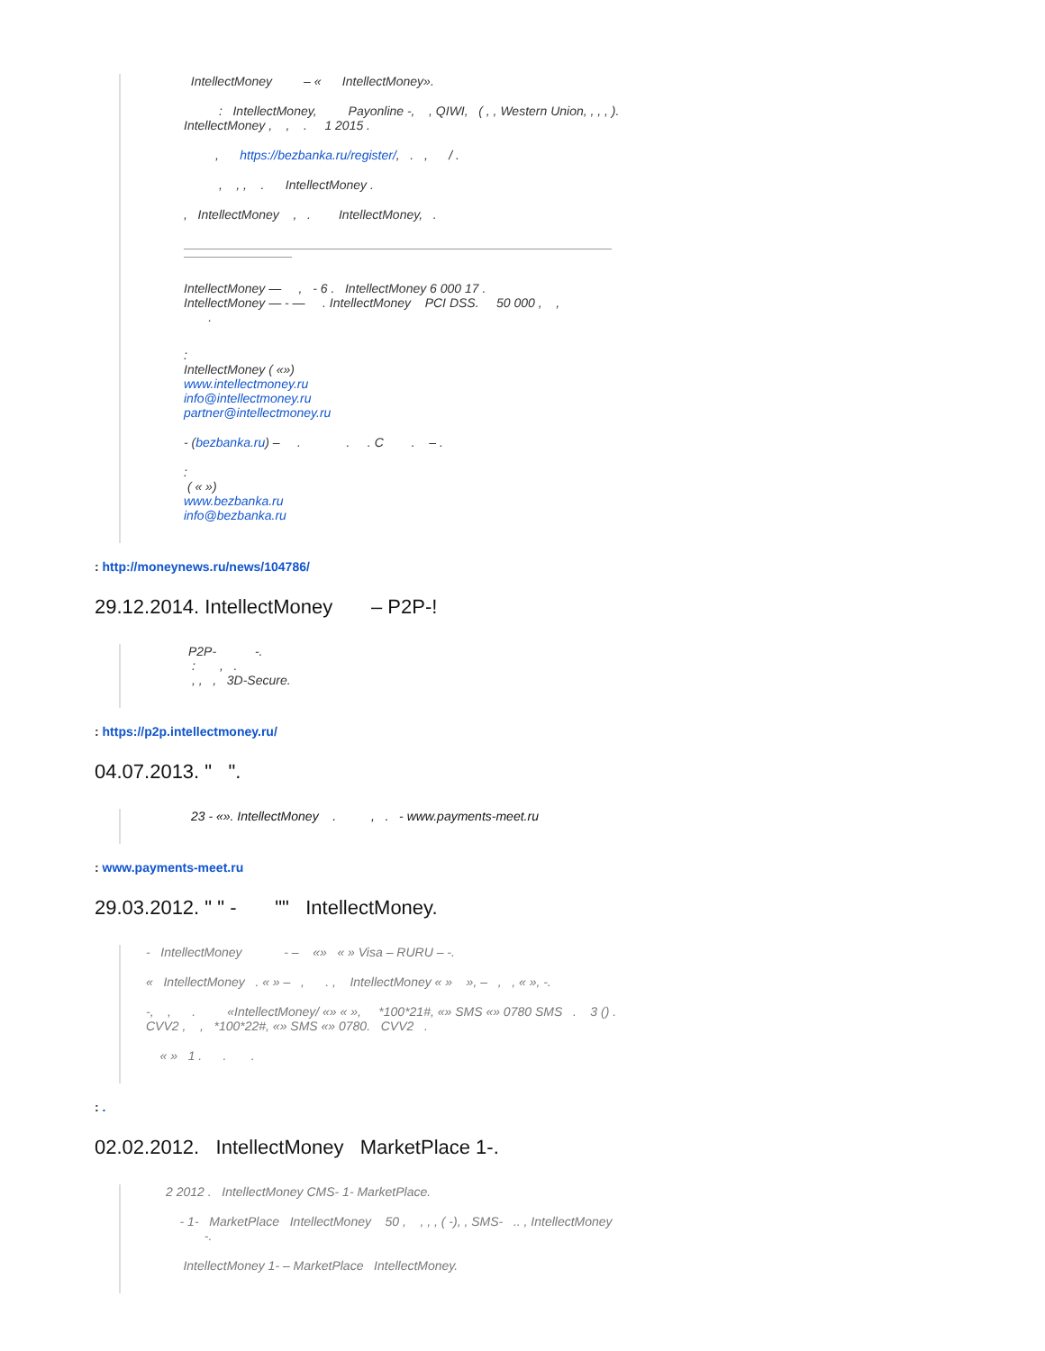IntellectMoney – « IntellectMoney».
: IntellectMoney, Payonline -, , QIWI, ( , , Western Union, , , , ). IntellectMoney , , . 1 2015 .
, https://bezbanka.ru/register/, . , / .
, , , . IntellectMoney .
, IntellectMoney , . IntellectMoney, .
IntellectMoney — , - 6 . IntellectMoney 6 000 17 .
IntellectMoney — - — . IntellectMoney PCI DSS. 50 000 , ,
.
:
IntellectMoney ( «»)
www.intellectmoney.ru
info@intellectmoney.ru
partner@intellectmoney.ru
- (bezbanka.ru) – . . . C . – .
:
( « »)
www.bezbanka.ru
info@bezbanka.ru
: http://moneynews.ru/news/104786/
29.12.2014. IntellectMoney – P2P-!
P2P- -.
: , .
, , , 3D-Secure.
: https://p2p.intellectmoney.ru/
04.07.2013. " ".
23 - «». IntellectMoney . , . - www.payments-meet.ru
: www.payments-meet.ru
29.03.2012. " " - "" IntellectMoney.
- IntellectMoney - – «» « » Visa – RURU – -.
« IntellectMoney . « » – , . , IntellectMoney « » », – , , « », -.
-, , . «IntellectMoney/ «» « », *100*21#, «» SMS «» 0780 SMS . 3 () . CVV2 , , *100*22#, «» SMS «» 0780. CVV2 .
« » 1 . . .
: .
02.02.2012. IntellectMoney MarketPlace 1-.
2 2012 . IntellectMoney CMS- 1- MarketPlace.
- 1- MarketPlace IntellectMoney 50 , , , , ( -), , SMS- .. , IntellectMoney -.
IntellectMoney 1- – MarketPlace IntellectMoney.